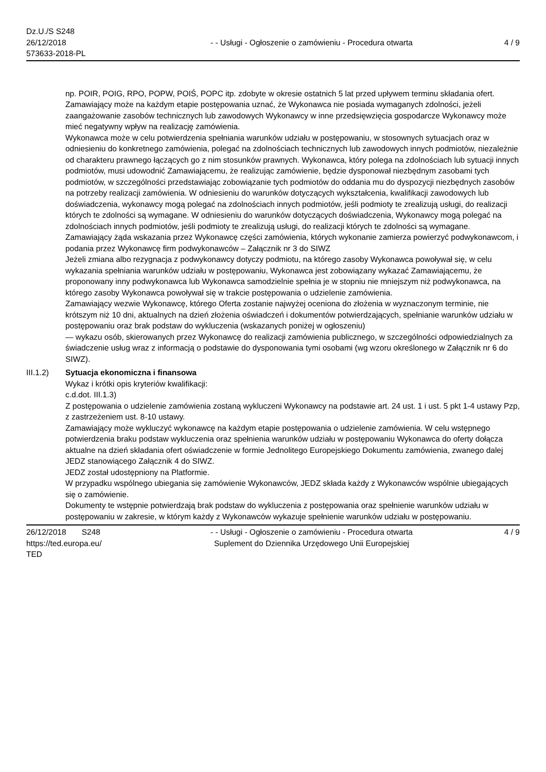Dz.U./S S248
26/12/2018
573633-2018-PL
- - Usługi - Ogłoszenie o zamówieniu - Procedura otwarta
4 / 9
np. POIR, POIG, RPO, POPW, POIŚ, POPC itp. zdobyte w okresie ostatnich 5 lat przed upływem terminu składania ofert.
Zamawiający może na każdym etapie postępowania uznać, że Wykonawca nie posiada wymaganych zdolności, jeżeli zaangażowanie zasobów technicznych lub zawodowych Wykonawcy w inne przedsięwzięcia gospodarcze Wykonawcy może mieć negatywny wpływ na realizację zamówienia.
Wykonawca może w celu potwierdzenia spełniania warunków udziału w postępowaniu, w stosownych sytuacjach oraz w odniesieniu do konkretnego zamówienia, polegać na zdolnościach technicznych lub zawodowych innych podmiotów, niezależnie od charakteru prawnego łączących go z nim stosunków prawnych. Wykonawca, który polega na zdolnościach lub sytuacji innych podmiotów, musi udowodnić Zamawiającemu, że realizując zamówienie, będzie dysponował niezbędnym zasobami tych podmiotów, w szczególności przedstawiając zobowiązanie tych podmiotów do oddania mu do dyspozycji niezbędnych zasobów na potrzeby realizacji zamówienia. W odniesieniu do warunków dotyczących wykształcenia, kwalifikacji zawodowych lub doświadczenia, wykonawcy mogą polegać na zdolnościach innych podmiotów, jeśli podmioty te zrealizują usługi, do realizacji których te zdolności są wymagane. W odniesieniu do warunków dotyczących doświadczenia, Wykonawcy mogą polegać na zdolnościach innych podmiotów, jeśli podmioty te zrealizują usługi, do realizacji których te zdolności są wymagane.
Zamawiający żąda wskazania przez Wykonawcę części zamówienia, których wykonanie zamierza powierzyć podwykonawcom, i podania przez Wykonawcę firm podwykonawców – Załącznik nr 3 do SIWZ
Jeżeli zmiana albo rezygnacja z podwykonawcy dotyczy podmiotu, na którego zasoby Wykonawca powoływał się, w celu wykazania spełniania warunków udziału w postępowaniu, Wykonawca jest zobowiązany wykazać Zamawiającemu, że proponowany inny podwykonawca lub Wykonawca samodzielnie spełnia je w stopniu nie mniejszym niż podwykonawca, na którego zasoby Wykonawca powoływał się w trakcie postępowania o udzielenie zamówienia.
Zamawiający wezwie Wykonawcę, którego Oferta zostanie najwyżej oceniona do złożenia w wyznaczonym terminie, nie krótszym niż 10 dni, aktualnych na dzień złożenia oświadczeń i dokumentów potwierdzających, spełnianie warunków udziału w postępowaniu oraz brak podstaw do wykluczenia (wskazanych poniżej w ogłoszeniu)
— wykazu osób, skierowanych przez Wykonawcę do realizacji zamówienia publicznego, w szczególności odpowiedzialnych za świadczenie usług wraz z informacją o podstawie do dysponowania tymi osobami (wg wzoru określonego w Załącznik nr 6 do SIWZ).
III.1.2) Sytuacja ekonomiczna i finansowa
Wykaz i krótki opis kryteriów kwalifikacji:
c.d.dot. III.1.3)
Z postępowania o udzielenie zamówienia zostaną wykluczeni Wykonawcy na podstawie art. 24 ust. 1 i ust. 5 pkt 1-4 ustawy Pzp, z zastrzeżeniem ust. 8-10 ustawy.
Zamawiający może wykluczyć wykonawcę na każdym etapie postępowania o udzielenie zamówienia. W celu wstępnego potwierdzenia braku podstaw wykluczenia oraz spełnienia warunków udziału w postępowaniu Wykonawca do oferty dołącza aktualne na dzień składania ofert oświadczenie w formie Jednolitego Europejskiego Dokumentu zamówienia, zwanego dalej JEDZ stanowiącego Załącznik 4 do SIWZ.
JEDZ został udostępniony na Platformie.
W przypadku wspólnego ubiegania się zamówienie Wykonawców, JEDZ składa każdy z Wykonawców wspólnie ubiegających się o zamówienie.
Dokumenty te wstępnie potwierdzają brak podstaw do wykluczenia z postępowania oraz spełnienie warunków udziału w postępowaniu w zakresie, w którym każdy z Wykonawców wykazuje spełnienie warunków udziału w postępowaniu.
26/12/2018 S248
https://ted.europa.eu/
TED
- - Usługi - Ogłoszenie o zamówieniu - Procedura otwarta
Suplement do Dziennika Urzędowego Unii Europejskiej
4 / 9